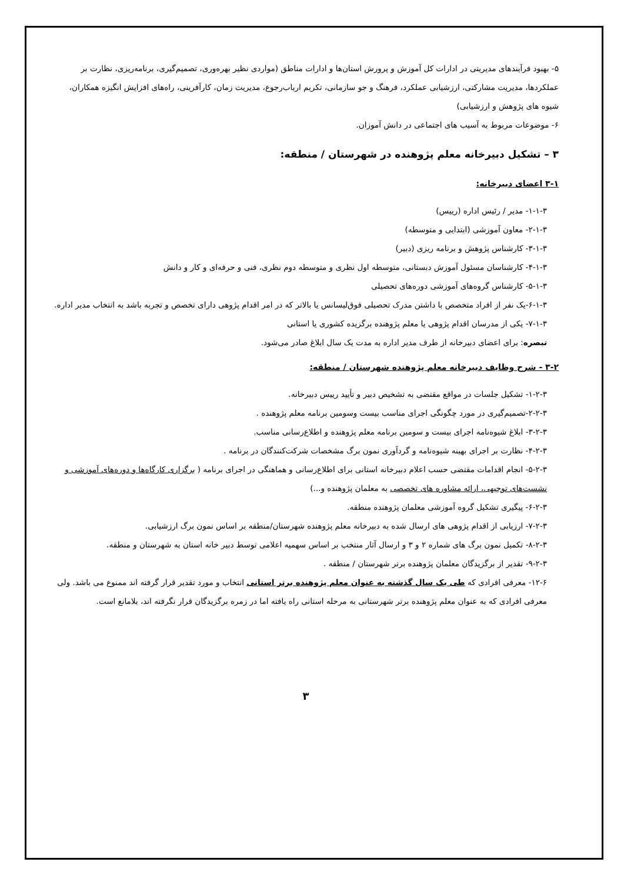۵- بهبود فرآیندهای مدیریتی در ادارات کل آموزش و پرورش استان‌ها و ادارات مناطق (مواردی نظیر بهره‌وری، تصمیم‌گیری، برنامه‌ریزی، نظارت بر عملکردها، مدیریت مشارکتی، ارزشیابی عملکرد، فرهنگ و جو سازمانی، تکریم ارباب‌رجوع، مدیریت زمان، کارآفرینی، راه‌های افزایش انگیزه همکاران، شیوه های پژوهش و ارزشیابی)
۶- موضوعات مربوط به آسیب های اجتماعی در دانش آموزان.
۳ – تشکیل دبیرخانه معلم پژوهنده در شهرستان / منطقه:
۳-۱ اعضای دبیرخانه:
۱-۱-۳- مدیر / رئیس اداره (رییس)
۲-۱-۳- معاون آموزشی (ابتدایی و متوسطه)
۳-۱-۳- کارشناس پژوهش و برنامه ریزی (دبیر)
۴-۱-۳- کارشناسان مسئول آموزش دبستانی، متوسطه اول نظری و متوسطه دوم نظری، فنی و حرفه‌ای و کار و دانش
۵-۱-۳- کارشناس گروه‌های آموزشی دوره‌های تحصیلی
۶-۱-۳-یک نفر از افراد متخصص با داشتن مدرک تحصیلی فوق‌لیسانس یا بالاتر که در امر اقدام پژوهی دارای تخصص و تجربه باشد به انتخاب مدیر اداره.
۷-۱-۳- یکی از مدرسان اقدام پژوهی یا معلم پژوهنده برگزیده کشوری یا استانی
تبصره: برای اعضای دبیرخانه از طرف مدیر اداره به مدت یک سال ابلاغ صادر می‌شود.
۳-۲ - شرح وظایف دبیرخانه معلم پژوهنده شهرستان / منطقه:
۱-۲-۳- تشکیل جلسات در مواقع مقتضی به تشخیص دبیر و تأیید رییس دبیرخانه.
۲-۲-۳-تصمیم‌گیری در مورد چگونگی اجرای مناسب بیست وسومین برنامه معلم پژوهنده .
۳-۲-۳- ابلاغ شیوه‌نامه اجرای بیست و سومین برنامه معلم پژوهنده و اطلاع‌رسانی مناسب.
۴-۲-۳- نظارت بر اجرای بهینه شیوه‌نامه و گردآوری نمون برگ مشخصات شرکت‌کنندگان در برنامه .
۵-۲-۳- انجام اقدامات مقتضی حسب اعلام دبیرخانه استانی برای اطلاع‌رسانی و هماهنگی در اجرای برنامه ( برگزاری کارگاه‌ها و دوره‌های آموزشی و نشست‌های توجیهی، ارائه مشاوره های تخصصی به معلمان پژوهنده و...)
۶-۲-۳- پیگیری تشکیل گروه آموزشی معلمان پژوهنده منطقه.
۷-۲-۳- ارزیابی از اقدام پژوهی های ارسال شده به دبیرخانه معلم پژوهنده شهرستان/منطقه بر اساس نمون برگ ارزشیابی.
۸-۲-۳- تکمیل نمون برگ های شماره ۲ و ۳ و ارسال آثار منتخب بر اساس سهمیه اعلامی توسط دبیر خانه استان به شهرستان و منطقه.
۹-۲-۳- تقدیر از برگزیدگان معلمان پژوهنده برتر شهرستان / منطقه .
۱۲-۶- معرفی افرادی که طی یک سال گذشته به عنوان معلم پژوهنده برتر استانی انتخاب و مورد تقدیر قرار گرفته اند ممنوع می باشد. ولی معرفی افرادی که به عنوان معلم پژوهنده برتر شهرستانی به مرحله استانی راه یافته اما در زمره برگزیدگان قرار نگرفته اند، بلامانع است.
۳